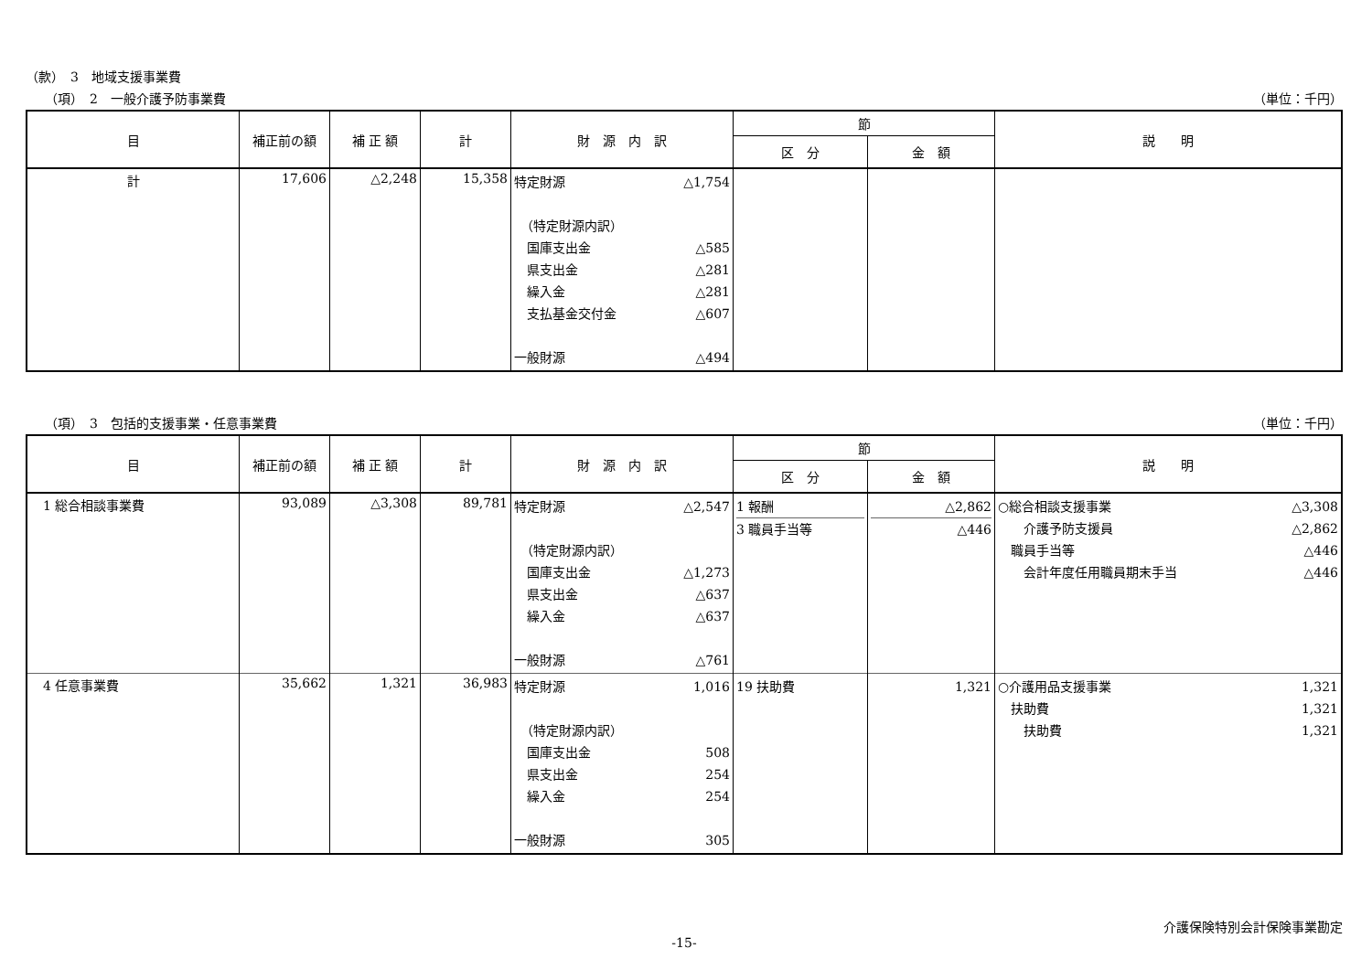（款）　3　地域支援事業費
　　（項）　2　一般介護予防事業費 （単位：千円）
| 目 | 補正前の額 | 補 正 額 | 計 | 財 源 内 訳 | 節 | | 説 明 |
| --- | --- | --- | --- | --- | --- | --- | --- |
| | | | | | 区 分 | 金 額 | |
| 計 | 17,606 | △2,248 | 15,358 | 特定財源 △1,754 （特定財源内訳） 国庫支出金 △585 県支出金 △281 繰入金 △281 支払基金交付金 △607 一般財源 △494 | | | |
　　（項）　3　包括的支援事業・任意事業費 （単位：千円）
| 目 | 補正前の額 | 補 正 額 | 計 | 財 源 内 訳 | 節 | | 説 明 |
| --- | --- | --- | --- | --- | --- | --- | --- |
| | | | | | 区 分 | 金 額 | |
| 1 総合相談事業費 | 93,089 | △3,308 | 89,781 | 特定財源 △2,547 （特定財源内訳） 国庫支出金 △1,273 県支出金 △637 繰入金 △637 一般財源 △761 | 1 報酬 3 職員手当等 | △2,862 △446 | ○総合相談支援事業 △3,308 介護予防支援員 △2,862 職員手当等 △446 会計年度任用職員期末手当 △446 |
| 4 任意事業費 | 35,662 | 1,321 | 36,983 | 特定財源 1,016 （特定財源内訳） 国庫支出金 508 県支出金 254 繰入金 254 一般財源 305 | 19 扶助費 | 1,321 | ○介護用品支援事業 1,321 扶助費 1,321 扶助費 1,321 |
介護保険特別会計保険事業勘定
-15-